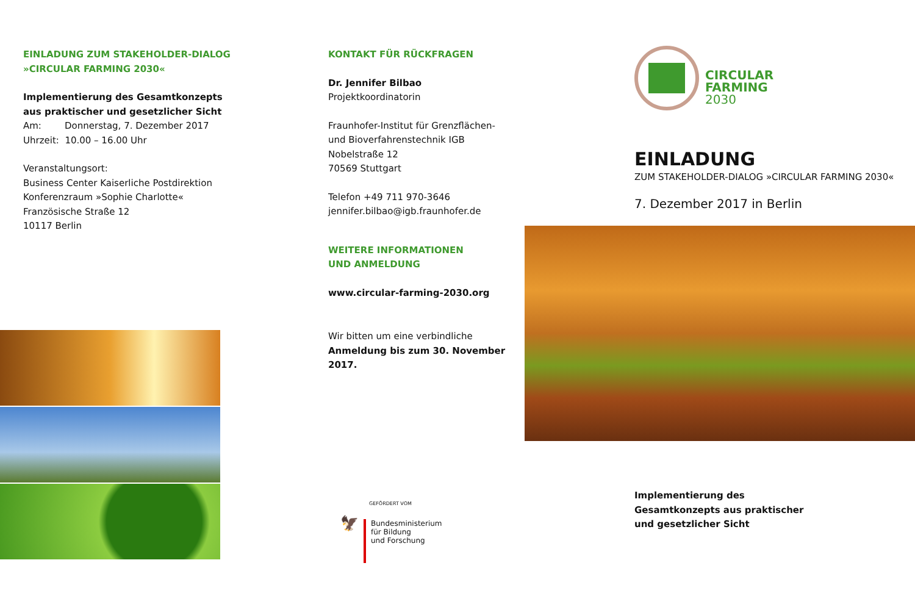EINLADUNG ZUM STAKEHOLDER-DIALOG
»CIRCULAR FARMING 2030«
Implementierung des Gesamtkonzepts
aus praktischer und gesetzlicher Sicht
Am: Donnerstag, 7. Dezember 2017
Uhrzeit: 10.00 – 16.00 Uhr
Veranstaltungsort:
Business Center Kaiserliche Postdirektion
Konferenzraum »Sophie Charlotte«
Französische Straße 12
10117 Berlin
KONTAKT FÜR RÜCKFRAGEN
Dr. Jennifer Bilbao
Projektkoordinatorin
Fraunhofer-Institut für Grenzflächen-
und Bioverfahrenstechnik IGB
Nobelstraße 12
70569 Stuttgart
Telefon +49 711 970-3646
jennifer.bilbao@igb.fraunhofer.de
WEITERE INFORMATIONEN
UND ANMELDUNG
www.circular-farming-2030.org
Wir bitten um eine verbindliche
Anmeldung bis zum 30. November 2017.
GEFÖRDERT VOM
🦅
Bundesministerium
für Bildung
und Forschung
CIRCULAR
FARMING
2030
EINLADUNG
ZUM STAKEHOLDER-DIALOG »CIRCULAR FARMING 2030«
7. Dezember 2017 in Berlin
Implementierung des
Gesamtkonzepts aus praktischer
und gesetzlicher Sicht